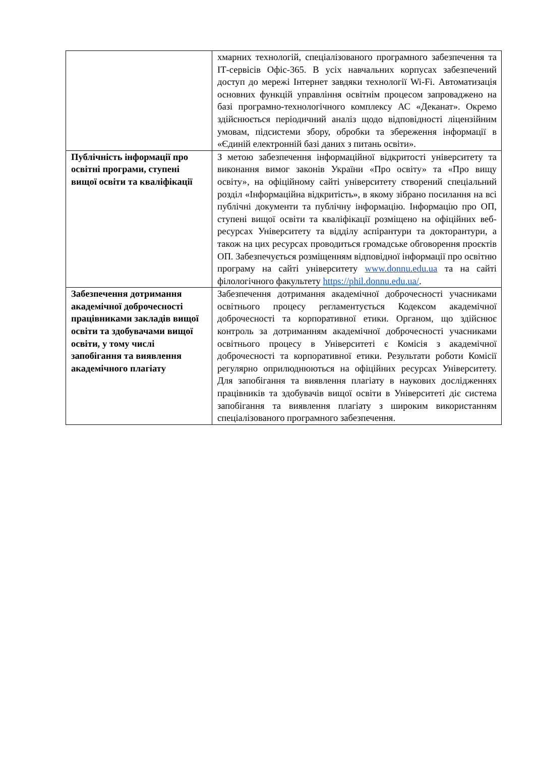| | хмарних технологій, спеціалізованого програмного забезпечення та ІТ-сервісів Офіс-365. В усіх навчальних корпусах забезпечений доступ до мережі Інтернет завдяки технології Wi-Fi. Автоматизація основних функцій управління освітнім процесом запроваджено на базі програмно-технологічного комплексу АС «Деканат». Окремо здійснюється періодичний аналіз щодо відповідності ліцензійним умовам, підсистеми збору, обробки та збереження інформації в «Єдиній електронній базі даних з питань освіти». |
| Публічність інформації про освітні програми, ступені вищої освіти та кваліфікації | З метою забезпечення інформаційної відкритості університету та виконання вимог законів України «Про освіту» та «Про вищу освіту», на офіційному сайті університету створений спеціальний розділ «Інформаційна відкритість», в якому зібрано посилання на всі публічні документи та публічну інформацію. Інформацію про ОП, ступені вищої освіти та кваліфікації розміщено на офіційних веб-ресурсах Університету та відділу аспірантури та докторантури, а також на цих ресурсах проводиться громадське обговорення проєктів ОП. Забезпечується розміщенням відповідної інформації про освітню програму на сайті університету www.donnu.edu.ua та на сайті філологічного факультету https://phil.donnu.edu.ua/ . |
| Забезпечення дотримання академічної доброчесності працівниками закладів вищої освіти та здобувачами вищої освіти, у тому числі запобігання та виявлення академічного плагіату | Забезпечення дотримання академічної доброчесності учасниками освітнього процесу регламентується Кодексом академічної доброчесності та корпоративної етики. Органом, що здійснює контроль за дотриманням академічної доброчесності учасниками освітнього процесу в Університеті є Комісія з академічної доброчесності та корпоративної етики. Результати роботи Комісії регулярно оприлюднюються на офіційних ресурсах Університету. Для запобігання та виявлення плагіату в наукових дослідженнях працівників та здобувачів вищої освіти в Університеті діє система запобігання та виявлення плагіату з широким використанням спеціалізованого програмного забезпечення. |